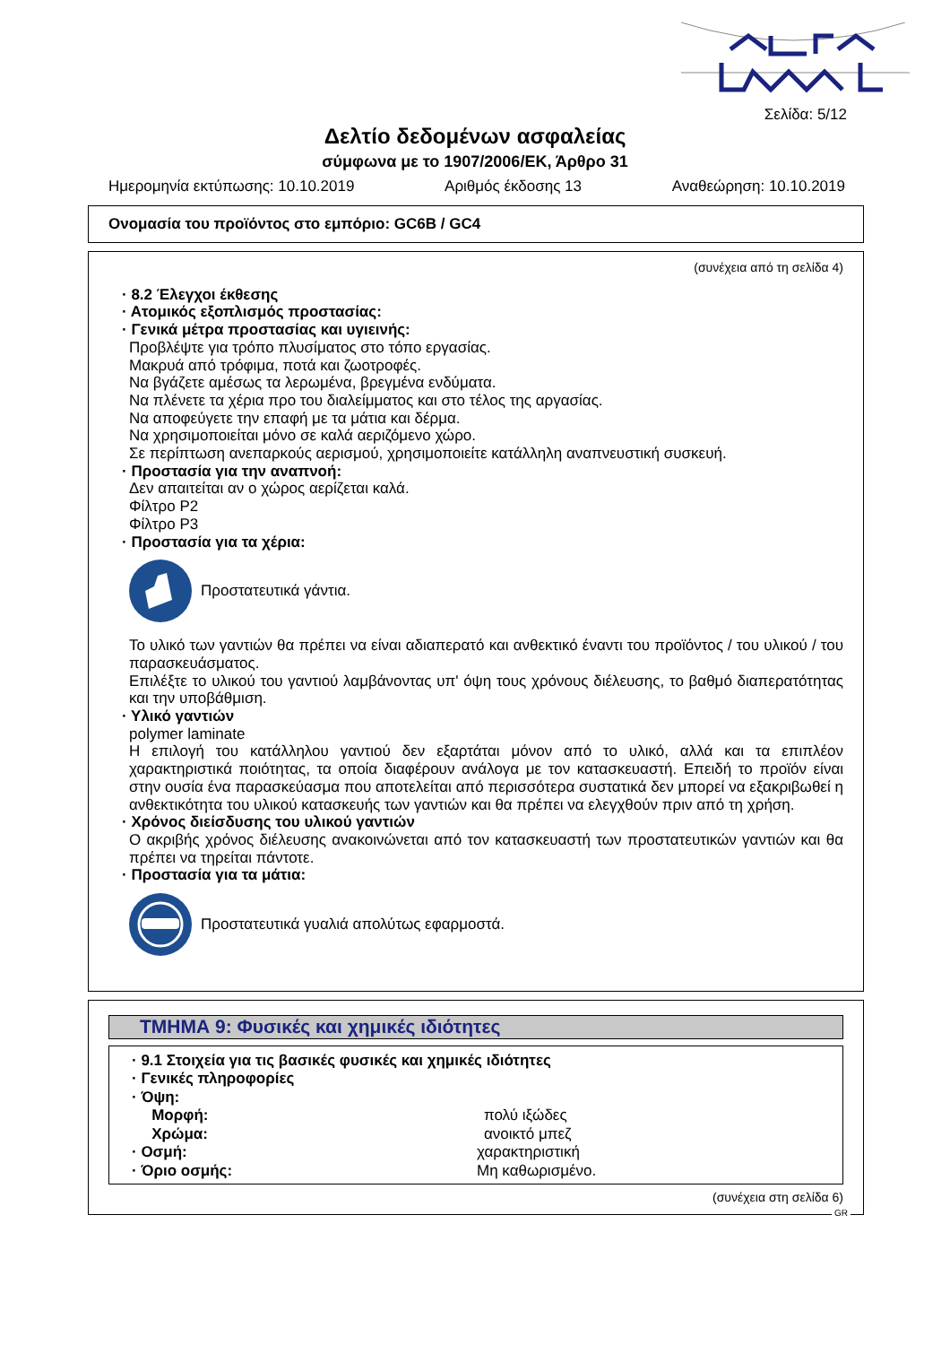Σελίδα: 5/12
Δελτίο δεδομένων ασφαλείας
σύμφωνα με το 1907/2006/ΕΚ, Άρθρο 31
Ημερομηνία εκτύπωσης: 10.10.2019 Αριθμός έκδοσης 13 Αναθεώρηση: 10.10.2019
Ονομασία του προϊόντος στο εμπόριο: GC6B / GC4
(συνέχεια από τη σελίδα 4)
· 8.2 Έλεγχοι έκθεσης
· Ατομικός εξοπλισμός προστασίας:
· Γενικά μέτρα προστασίας και υγιεινής:
Προβλέψτε για τρόπο πλυσίματος στο τόπο εργασίας.
Μακρυά από τρόφιμα, ποτά και ζωοτροφές.
Να βγάζετε αμέσως τα λερωμένα, βρεγμένα ενδύματα.
Να πλένετε τα χέρια προ του διαλείμματος και στο τέλος της αργασίας.
Να αποφεύγετε την επαφή με τα μάτια και δέρμα.
Να χρησιμοποιείται μόνο σε καλά αεριζόμενο χώρο.
Σε περίπτωση ανεπαρκούς αερισμού, χρησιμοποιείτε κατάλληλη αναπνευστική συσκευή.
· Προστασία για την αναπνοή:
Δεν απαιτείται αν ο χώρος αερίζεται καλά.
Φίλτρο P2
Φίλτρο P3
· Προστασία για τα χέρια:
Προστατευτικά γάντια.
Το υλικό των γαντιών θα πρέπει να είναι αδιαπερατό και ανθεκτικό έναντι του προϊόντος / του υλικού / του παρασκευάσματος.
Επιλέξτε το υλικού του γαντιού λαμβάνοντας υπ' όψη τους χρόνους διέλευσης, το βαθμό διαπερατότητας και την υποβάθμιση.
· Υλικό γαντιών
polymer laminate
Η επιλογή του κατάλληλου γαντιού δεν εξαρτάται μόνον από το υλικό, αλλά και τα επιπλέον χαρακτηριστικά ποιότητας, τα οποία διαφέρουν ανάλογα με τον κατασκευαστή. Επειδή το προϊόν είναι στην ουσία ένα παρασκεύασμα που αποτελείται από περισσότερα συστατικά δεν μπορεί να εξακριβωθεί η ανθεκτικότητα του υλικού κατασκευής των γαντιών και θα πρέπει να ελεγχθούν πριν από τη χρήση.
· Χρόνος διείσδυσης του υλικού γαντιών
Ο ακριβής χρόνος διέλευσης ανακοινώνεται από τον κατασκευαστή των προστατευτικών γαντιών και θα πρέπει να τηρείται πάντοτε.
· Προστασία για τα μάτια:
Προστατευτικά γυαλιά απολύτως εφαρμοστά.
ΤΜΗΜΑ 9: Φυσικές και χημικές ιδιότητες
· 9.1 Στοιχεία για τις βασικές φυσικές και χημικές ιδιότητες
· Γενικές πληροφορίες
· Όψη:
Μορφή: πολύ ιξώδες
Χρώμα: ανοικτό μπεζ
· Οσμή: χαρακτηριστική
· Όριο οσμής: Μη καθωρισμένο.
(συνέχεια στη σελίδα 6)
GR